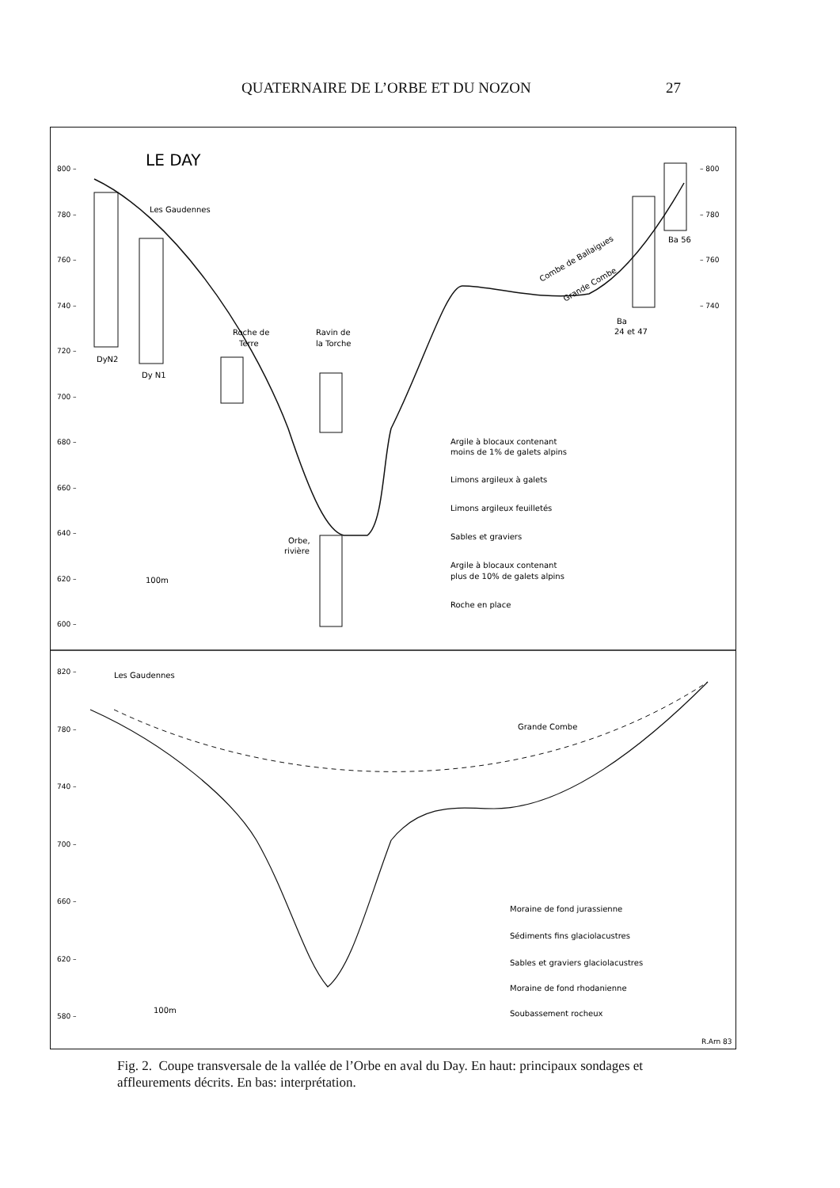QUATERNAIRE DE L’ORBE ET DU NOZON 27
LE DAY
800 –
780 –
760 –
740 –
720 –
700 –
680 –
660 –
640 –
620 –
600 –
– 800
– 780
– 760
– 740
820 –
780 –
740 –
700 –
660 –
620 –
580 –
Les Gaudennes
DyN2
Dy N1
Roche de
Terre
Ravin de
la Torche
Orbe,
rivière
Ba
24 et 47
Ba 56
Combe de Ballaigues
Grande Combe
100m
Argile à blocaux contenant
moins de 1% de galets alpins
Limons argileux à galets
Limons argileux feuilletés
Sables et graviers
Argile à blocaux contenant
plus de 10% de galets alpins
Roche en place
Les Gaudennes
Grande Combe
100m
Moraine de fond jurassienne
Sédiments fins glaciolacustres
Sables et graviers glaciolacustres
Moraine de fond rhodanienne
Soubassement rocheux
R.Arn 83
Fig. 2. Coupe transversale de la vallée de l’Orbe en aval du Day. En haut: principaux sondages et affleurements décrits. En bas: interprétation.